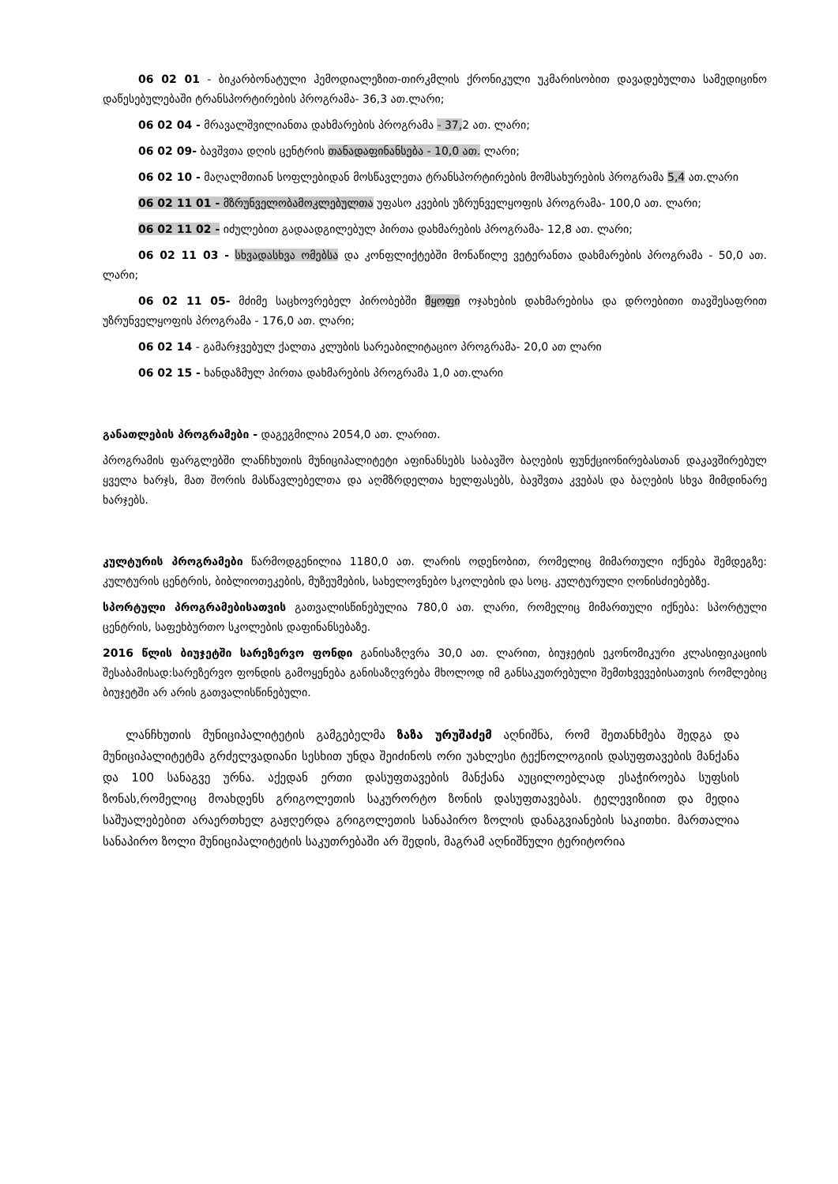06 02 01 - ბიკარბონატული ჰემოდიალეზით-თირკმლის ქრონიკული უკმარისობით დავადებულთა სამედიცინო დაწესებულებაში ტრანსპორტირების პროგრამა- 36,3 ათ.ლარი;
06 02 04 - მრავალშვილიანთა დახმარების პროგრამა - 37, 2 ათ. ლარი;
06 02 09- ბავშვთა დღის ცენტრის თანადაფინანსება - 10,0 ათ. ლარი;
06 02 10 - მაღალმთიან სოფლებიდან მოსწავლეთა ტრანსპორტირების მომსახურების პროგრამა 5,4 ათ.ლარი
06 02 11 01 - მზრუნველობამოკლებულთა უფასო კვების უზრუნველყოფის პროგრამა- 100,0 ათ. ლარი;
06 02 11 02 - იძულებით გადაადგილებულ პირთა დახმარების პროგრამა- 12,8 ათ. ლარი;
06 02 11 03 - სხვადასხვა ომებსა და კონფლიქტებში მონაწილე ვეტერანთა დახმარების პროგრამა - 50,0 ათ. ლარი;
06 02 11 05- მძიმე საცხოვრებელ პირობებში მყოფი ოჯახების დახმარებისა და დროებითი თავშესაფრით უზრუნველყოფის პროგრამა - 176,0 ათ. ლარი;
06 02 14 - გამარჯვებულ ქალთა კლუბის სარეაბილიტაციო პროგრამა- 20,0 ათ ლარი
06 02 15 - ხანდაზმულ პირთა დახმარების პროგრამა 1,0 ათ.ლარი
განათლების პროგრამები - დაგეგმილია 2054,0 ათ. ლარით.
პროგრამის ფარგლებში ლანჩხუთის მუნიციპალიტეტი აფინანსებს საბავშო ბაღების ფუნქციონირებასთან დაკავშირებულ ყველა ხარჯს, მათ შორის მასწავლებელთა და აღმზრდელთა ხელფასებს, ბავშვთა კვებას და ბაღების სხვა მიმდინარე ხარჯებს.
კულტურის პროგრამები წარმოდგენილია 1180,0 ათ. ლარის ოდენობით, რომელიც მიმართული იქნება შემდეგზე: კულტურის ცენტრის, ბიბლიოთეკების, მუზეუმების, სახელოვნებო სკოლების და სოც. კულტურული ღონისძიებებზე.
სპორტული პროგრამებისათვის გათვალისწინებულია 780,0 ათ. ლარი, რომელიც მიმართული იქნება: სპორტული ცენტრის, საფეხბურთო სკოლების დაფინანსებაზე.
2016 წლის ბიუჯეტში სარეზერვო ფონდი განისაზღვრა 30,0 ათ. ლარით, ბიუჯეტის ეკონომიკური კლასიფიკაციის შესაბამისად:სარეზერვო ფონდის გამოყენება განისაზღვრება მხოლოდ იმ განსაკუთრებული შემთხვევებისათვის რომლებიც ბიუჯეტში არ არის გათვალისწინებული.
ლანჩხუთის მუნიციპალიტეტის გამგებელმა ზაზა ურუშაძემ აღნიშნა, რომ შეთანხმება შედგა და მუნიციპალიტეტმა გრძელვადიანი სესხით უნდა შეიძინოს ორი უახლესი ტექნოლოგიის დასუფთავების მანქანა და 100 სანაგვე ურნა. აქედან ერთი დასუფთავების მანქანა აუცილოებლად ესაჭიროება სუფსის ზონას,რომელიც მოახდენს გრიგოლეთის საკურორტო ზონის დასუფთავებას. ტელევიზიით და მედია საშუალებებით არაერთხელ გაჟღერდა გრიგოლეთის სანაპირო ზოლის დანაგვიანების საკითხი. მართალია სანაპირო ზოლი მუნიციპალიტეტის საკუთრებაში არ შედის, მაგრამ აღნიშნული ტერიტორია